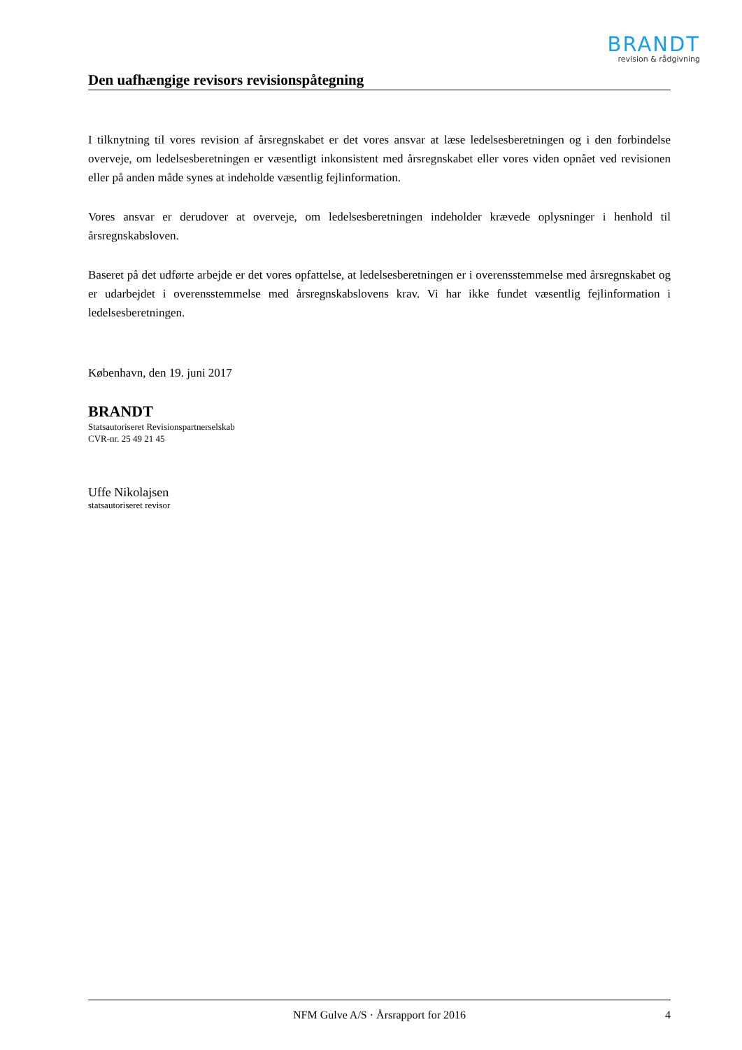BRANDT
revision & rådgivning
Den uafhængige revisors revisionspåtegning
I tilknytning til vores revision af årsregnskabet er det vores ansvar at læse ledelsesberetningen og i den forbindelse overveje, om ledelsesberetningen er væsentligt inkonsistent med årsregnskabet eller vores viden opnået ved revisionen eller på anden måde synes at indeholde væsentlig fejlinformation.
Vores ansvar er derudover at overveje, om ledelsesberetningen indeholder krævede oplysninger i henhold til årsregnskabsloven.
Baseret på det udførte arbejde er det vores opfattelse, at ledelsesberetningen er i overensstemmelse med årsregnskabet og er udarbejdet i overensstemmelse med årsregnskabslovens krav. Vi har ikke fundet væsentlig fejlinformation i ledelsesberetningen.
København, den 19. juni 2017
BRANDT
Statsautoriseret Revisionspartnerselskab
CVR-nr. 25 49 21 45
Uffe Nikolajsen
statsautoriseret revisor
NFM Gulve A/S · Årsrapport for 2016 4